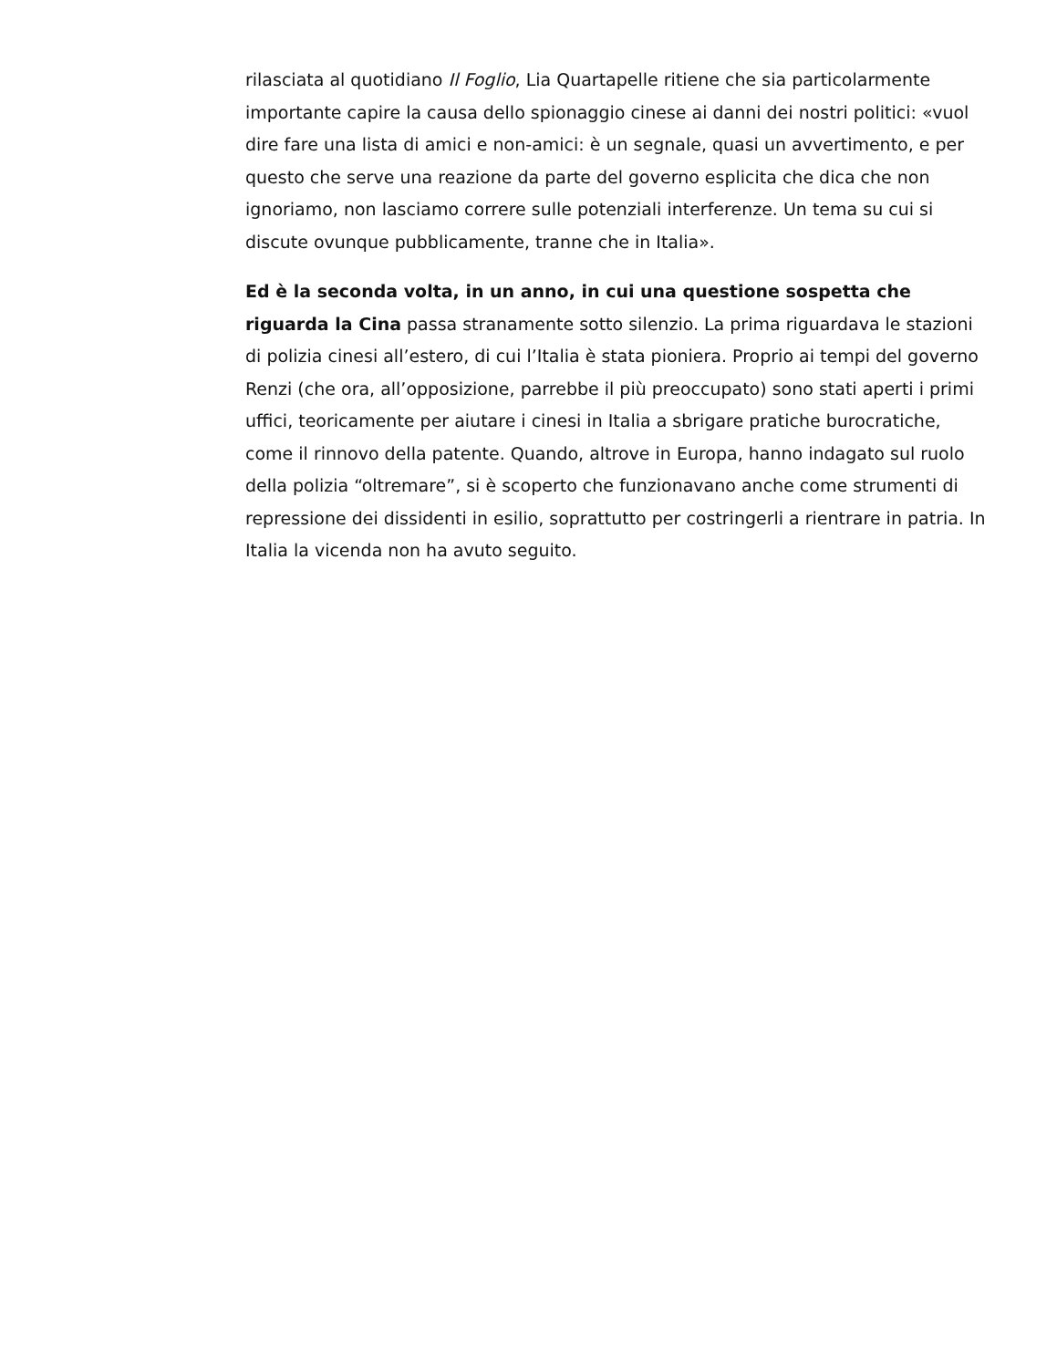rilasciata al quotidiano Il Foglio, Lia Quartapelle ritiene che sia particolarmente importante capire la causa dello spionaggio cinese ai danni dei nostri politici: «vuol dire fare una lista di amici e non-amici: è un segnale, quasi un avvertimento, e per questo che serve una reazione da parte del governo esplicita che dica che non ignoriamo, non lasciamo correre sulle potenziali interferenze. Un tema su cui si discute ovunque pubblicamente, tranne che in Italia».
Ed è la seconda volta, in un anno, in cui una questione sospetta che riguarda la Cina passa stranamente sotto silenzio. La prima riguardava le stazioni di polizia cinesi all’estero, di cui l’Italia è stata pioniera. Proprio ai tempi del governo Renzi (che ora, all’opposizione, parrebbe il più preoccupato) sono stati aperti i primi uffici, teoricamente per aiutare i cinesi in Italia a sbrigare pratiche burocratiche, come il rinnovo della patente. Quando, altrove in Europa, hanno indagato sul ruolo della polizia “oltremare”, si è scoperto che funzionavano anche come strumenti di repressione dei dissidenti in esilio, soprattutto per costringerli a rientrare in patria. In Italia la vicenda non ha avuto seguito.